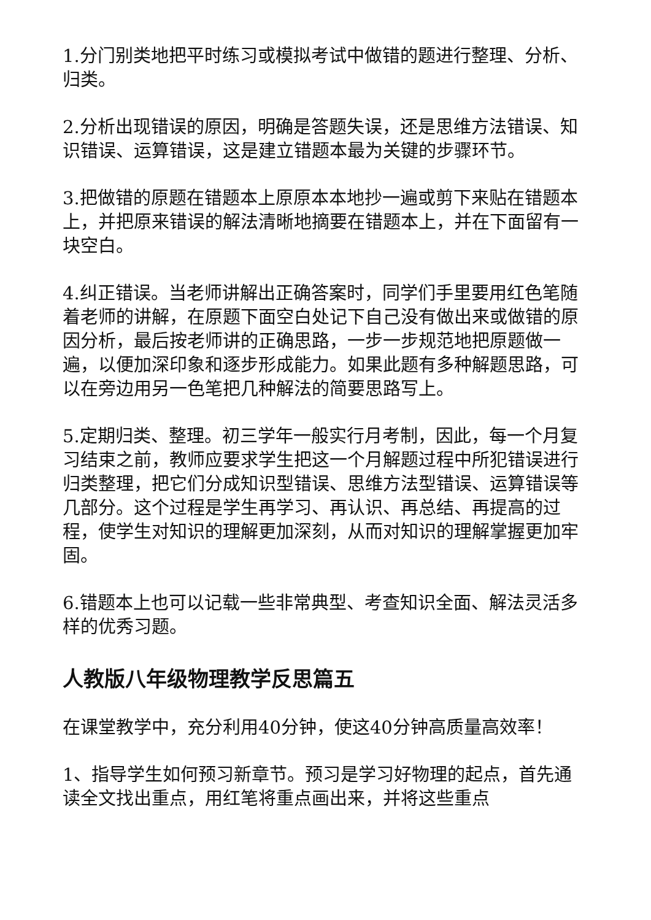1.分门别类地把平时练习或模拟考试中做错的题进行整理、分析、归类。
2.分析出现错误的原因，明确是答题失误，还是思维方法错误、知识错误、运算错误，这是建立错题本最为关键的步骤环节。
3.把做错的原题在错题本上原原本本地抄一遍或剪下来贴在错题本上，并把原来错误的解法清晰地摘要在错题本上，并在下面留有一块空白。
4.纠正错误。当老师讲解出正确答案时，同学们手里要用红色笔随着老师的讲解，在原题下面空白处记下自己没有做出来或做错的原因分析，最后按老师讲的正确思路，一步一步规范地把原题做一遍，以便加深印象和逐步形成能力。如果此题有多种解题思路，可以在旁边用另一色笔把几种解法的简要思路写上。
5.定期归类、整理。初三学年一般实行月考制，因此，每一个月复习结束之前，教师应要求学生把这一个月解题过程中所犯错误进行归类整理，把它们分成知识型错误、思维方法型错误、运算错误等几部分。这个过程是学生再学习、再认识、再总结、再提高的过程，使学生对知识的理解更加深刻，从而对知识的理解掌握更加牢固。
6.错题本上也可以记载一些非常典型、考查知识全面、解法灵活多样的优秀习题。
人教版八年级物理教学反思篇五
在课堂教学中，充分利用40分钟，使这40分钟高质量高效率！
1、指导学生如何预习新章节。预习是学习好物理的起点，首先通读全文找出重点，用红笔将重点画出来，并将这些重点